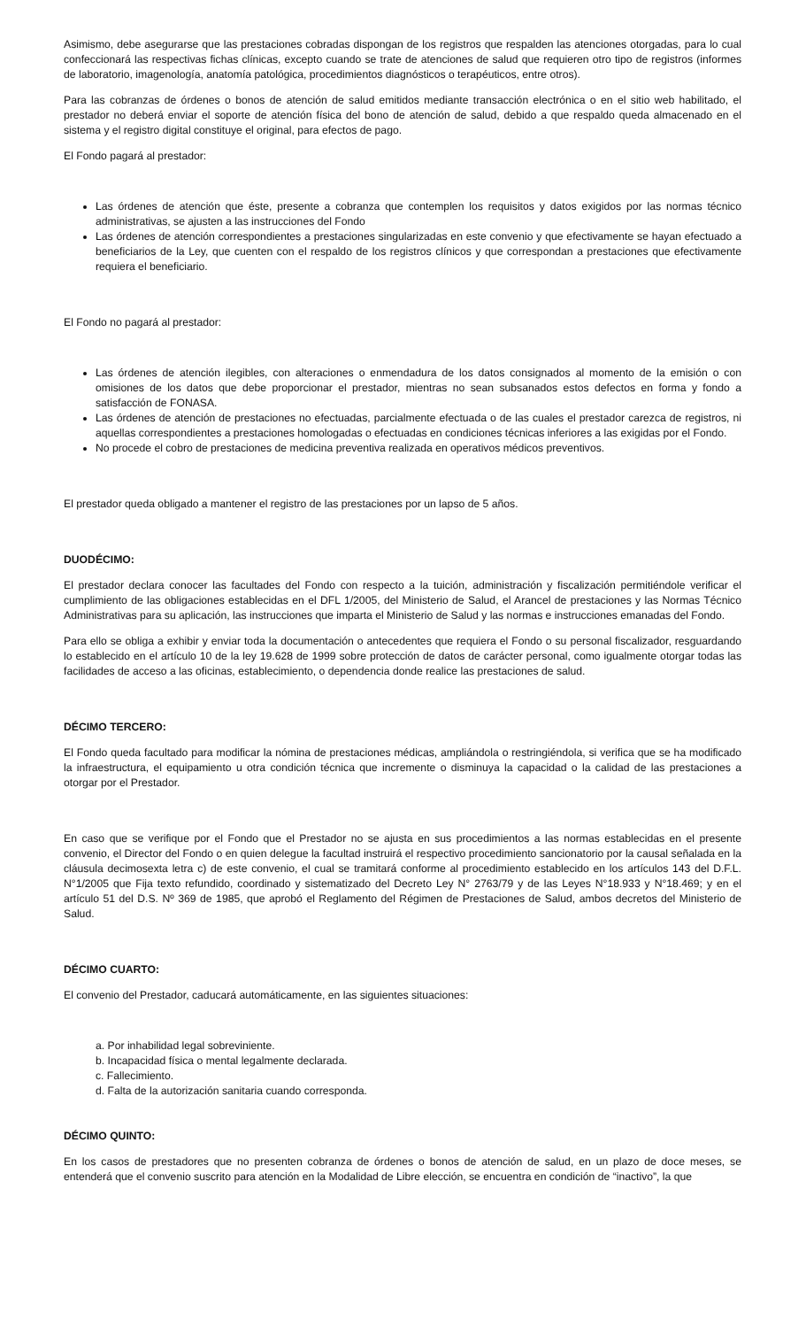Asimismo, debe asegurarse que las prestaciones cobradas dispongan de los registros que respalden las atenciones otorgadas, para lo cual confeccionará las respectivas fichas clínicas, excepto cuando se trate de atenciones de salud que requieren otro tipo de registros (informes de laboratorio, imagenología, anatomía patológica, procedimientos diagnósticos o terapéuticos, entre otros).
Para las cobranzas de órdenes o bonos de atención de salud emitidos mediante transacción electrónica o en el sitio web habilitado, el prestador no deberá enviar el soporte de atención física del bono de atención de salud, debido a que respaldo queda almacenado en el sistema y el registro digital constituye el original, para efectos de pago.
El Fondo pagará al prestador:
Las órdenes de atención que éste, presente a cobranza que contemplen los requisitos y datos exigidos por las normas técnico administrativas, se ajusten a las instrucciones del Fondo
Las órdenes de atención correspondientes a prestaciones singularizadas en este convenio y que efectivamente se hayan efectuado a beneficiarios de la Ley, que cuenten con el respaldo de los registros clínicos y que correspondan a prestaciones que efectivamente requiera el beneficiario.
El Fondo no pagará al prestador:
Las órdenes de atención ilegibles, con alteraciones o enmendadura de los datos consignados al momento de la emisión o con omisiones de los datos que debe proporcionar el prestador, mientras no sean subsanados estos defectos en forma y fondo a satisfacción de FONASA.
Las órdenes de atención de prestaciones no efectuadas, parcialmente efectuada o de las cuales el prestador carezca de registros, ni aquellas correspondientes a prestaciones homologadas o efectuadas en condiciones técnicas inferiores a las exigidas por el Fondo.
No procede el cobro de prestaciones de medicina preventiva realizada en operativos médicos preventivos.
El prestador queda obligado a mantener el registro de las prestaciones por un lapso de 5 años.
DUODÉCIMO:
El prestador declara conocer las facultades del Fondo con respecto a la tuición, administración y fiscalización permitiéndole verificar el cumplimiento de las obligaciones establecidas en el DFL 1/2005, del Ministerio de Salud, el Arancel de prestaciones y las Normas Técnico Administrativas para su aplicación, las instrucciones que imparta el Ministerio de Salud y las normas e instrucciones emanadas del Fondo.
Para ello se obliga a exhibir y enviar toda la documentación o antecedentes que requiera el Fondo o su personal fiscalizador, resguardando lo establecido en el artículo 10 de la ley 19.628 de 1999 sobre protección de datos de carácter personal, como igualmente otorgar todas las facilidades de acceso a las oficinas, establecimiento, o dependencia donde realice las prestaciones de salud.
DÉCIMO TERCERO:
El Fondo queda facultado para modificar la nómina de prestaciones médicas, ampliándola o restringiéndola, si verifica que se ha modificado la infraestructura, el equipamiento u otra condición técnica que incremente o disminuya la capacidad o la calidad de las prestaciones a otorgar por el Prestador.
En caso que se verifique por el Fondo que el Prestador no se ajusta en sus procedimientos a las normas establecidas en el presente convenio, el Director del Fondo o en quien delegue la facultad instruirá el respectivo procedimiento sancionatorio por la causal señalada en la cláusula decimosexta letra c) de este convenio, el cual se tramitará conforme al procedimiento establecido en los artículos 143 del D.F.L. N°1/2005 que Fija texto refundido, coordinado y sistematizado del Decreto Ley N° 2763/79 y de las Leyes N°18.933 y N°18.469; y en el artículo 51 del D.S. Nº 369 de 1985, que aprobó el Reglamento del Régimen de Prestaciones de Salud, ambos decretos del Ministerio de Salud.
DÉCIMO CUARTO:
El convenio del Prestador, caducará automáticamente, en las siguientes situaciones:
a. Por inhabilidad legal sobreviniente.
b. Incapacidad física o mental legalmente declarada.
c. Fallecimiento.
d. Falta de la autorización sanitaria cuando corresponda.
DÉCIMO QUINTO:
En los casos de prestadores que no presenten cobranza de órdenes o bonos de atención de salud, en un plazo de doce meses, se entenderá que el convenio suscrito para atención en la Modalidad de Libre elección, se encuentra en condición de “inactivo”, la que